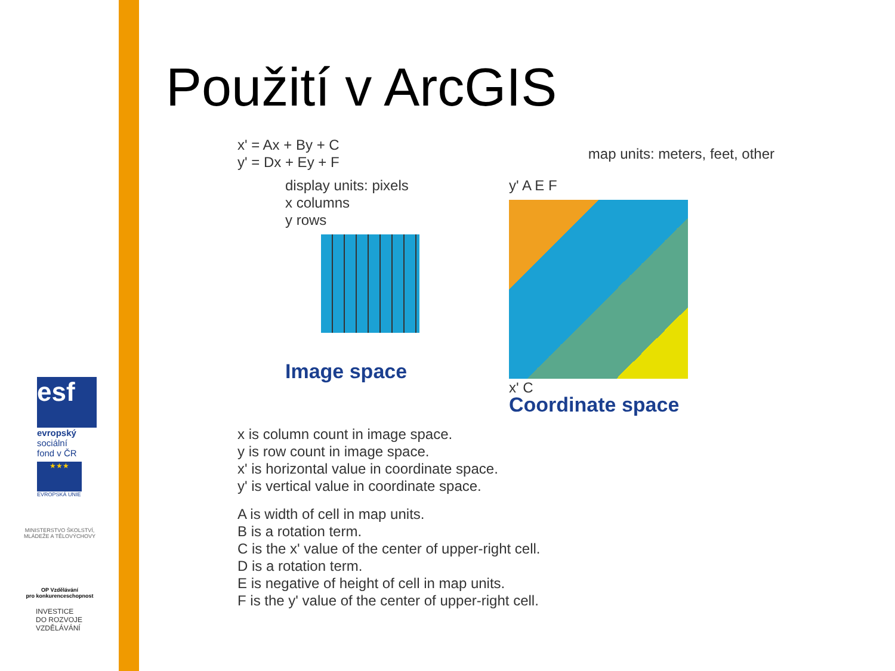esf
evropský
sociální
fond v ČR
★★★
EVROPSKÁ UNIE
MINISTERSTVO ŠKOLSTVÍ,
MLÁDEŽE A TĚLOVÝCHOVY
OP Vzdělávání
pro konkurenceschopnost
INVESTICE
DO ROZVOJE
VZDĚLÁVÁNÍ
Použití v ArcGIS
x' = Ax + By + C
y' = Dx + Ey + F
map units: meters, feet, other
display units: pixels
x columns
y rows
Image space
y' A E F
x' C
Coordinate space
x is column count in image space.
y is row count in image space.
x' is horizontal value in coordinate space.
y' is vertical value in coordinate space.
A is width of cell in map units.
B is a rotation term.
C is the x' value of the center of upper-right cell.
D is a rotation term.
E is negative of height of cell in map units.
F is the y' value of the center of upper-right cell.